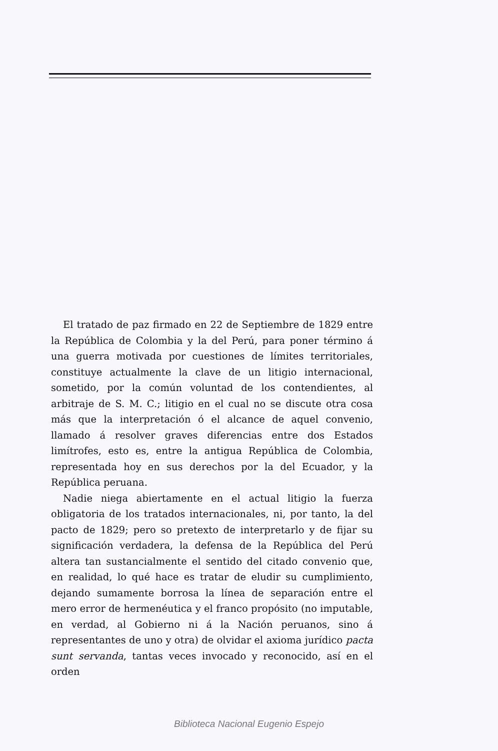El tratado de paz firmado en 22 de Septiembre de 1829 entre la República de Colombia y la del Perú, para poner término á una guerra motivada por cuestiones de límites territoriales, constituye actualmente la clave de un litigio internacional, sometido, por la común voluntad de los contendientes, al arbitraje de S. M. C.; litigio en el cual no se discute otra cosa más que la interpretación ó el alcance de aquel convenio, llamado á resolver graves diferencias entre dos Estados limítrofes, esto es, entre la antigua República de Colombia, representada hoy en sus derechos por la del Ecuador, y la República peruana.
Nadie niega abiertamente en el actual litigio la fuerza obligatoria de los tratados internacionales, ni, por tanto, la del pacto de 1829; pero so pretexto de interpretarlo y de fijar su significación verdadera, la defensa de la República del Perú altera tan sustancialmente el sentido del citado convenio que, en realidad, lo qué hace es tratar de eludir su cumplimiento, dejando sumamente borrosa la línea de separación entre el mero error de hermenéutica y el franco propósito (no imputable, en verdad, al Gobierno ni á la Nación peruanos, sino á representantes de uno y otra) de olvidar el axioma jurídico pacta sunt servanda, tantas veces invocado y reconocido, así en el orden
Biblioteca Nacional Eugenio Espejo